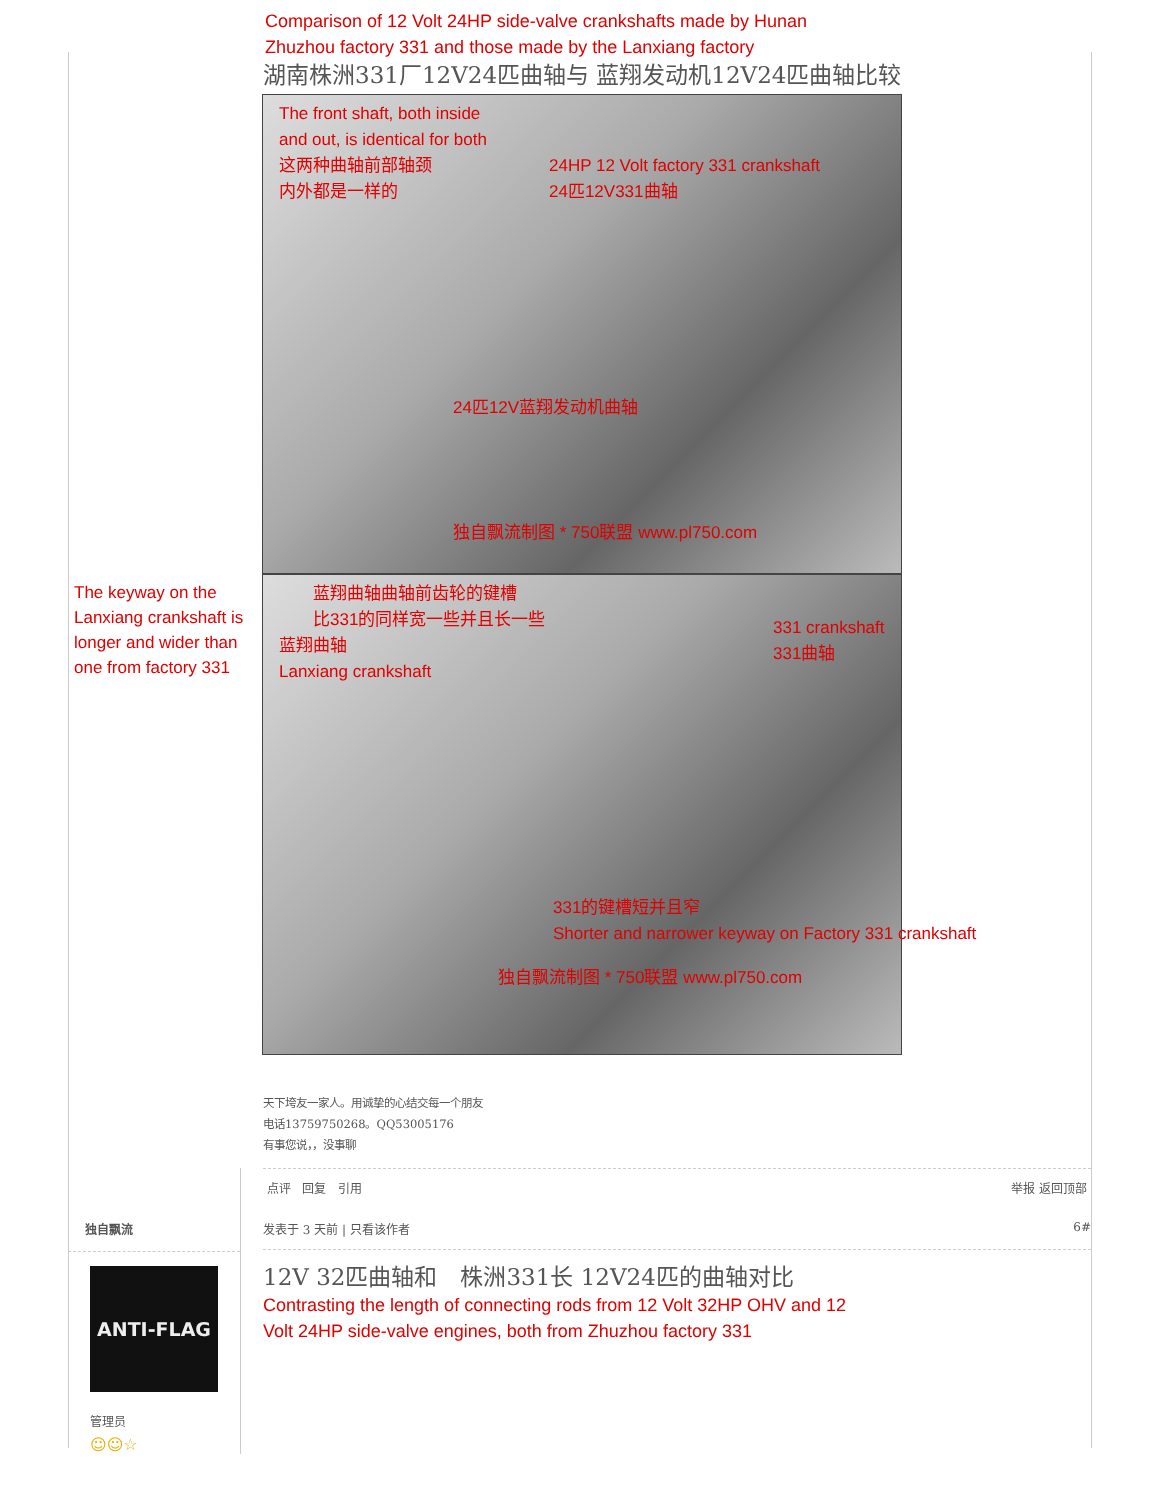Comparison of 12 Volt 24HP side-valve crankshafts made by Hunan Zhuzhou factory 331 and those made by the Lanxiang factory
湖南株洲331厂12V24匹曲轴与 蓝翔发动机12V24匹曲轴比较
The front shaft, both inside and out, is identical for both
这两种曲轴前部轴颈
内外都是一样的
24HP 12 Volt factory 331 crankshaft
24匹12V331曲轴
24匹12V蓝翔发动机曲轴
独自飘流制图 * 750联盟 www.pl750.com
The keyway on the Lanxiang crankshaft is longer and wider than one from factory 331
蓝翔曲轴曲轴前齿轮的键槽
比331的同样宽一些并且长一些
蓝翔曲轴
Lanxiang crankshaft
331 crankshaft
331曲轴
331的键槽短并且窄
Shorter and narrower keyway on Factory 331 crankshaft
独自飘流制图 * 750联盟 www.pl750.com
天下垮友一家人。用诚挚的心结交每一个朋友
电话13759750268。QQ53005176
有事您说，，没事聊
点评 回复 引用 举报 返回顶部
独自飘流
ANTI-FLAG
管理员
☺☺☆
发表于 3 天前 | 只看该作者 6#
12V 32匹曲轴和　株洲331长 12V24匹的曲轴对比
Contrasting the length of connecting rods from 12 Volt 32HP OHV and 12 Volt 24HP side-valve engines, both from Zhuzhou factory 331